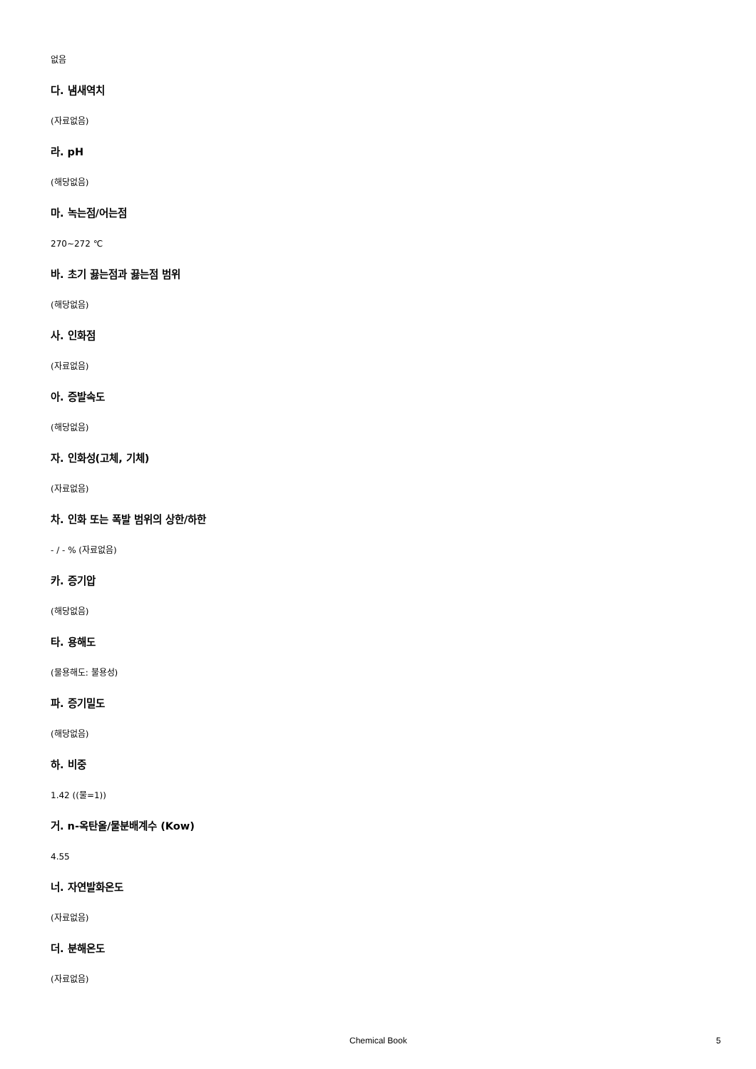없음
다. 냄새역치
(자료없음)
라. pH
(해당없음)
마. 녹는점/어는점
270~272 ℃
바. 초기 끓는점과 끓는점 범위
(해당없음)
사. 인화점
(자료없음)
아. 증발속도
(해당없음)
자. 인화성(고체, 기체)
(자료없음)
차. 인화 또는 폭발 범위의 상한/하한
- / - % (자료없음)
카. 증기압
(해당없음)
타. 용해도
(물용해도: 불용성)
파. 증기밀도
(해당없음)
하. 비중
1.42 ((물=1))
거. n-옥탄올/물분배계수 (Kow)
4.55
너. 자연발화온도
(자료없음)
더. 분해온도
(자료없음)
Chemical Book 5